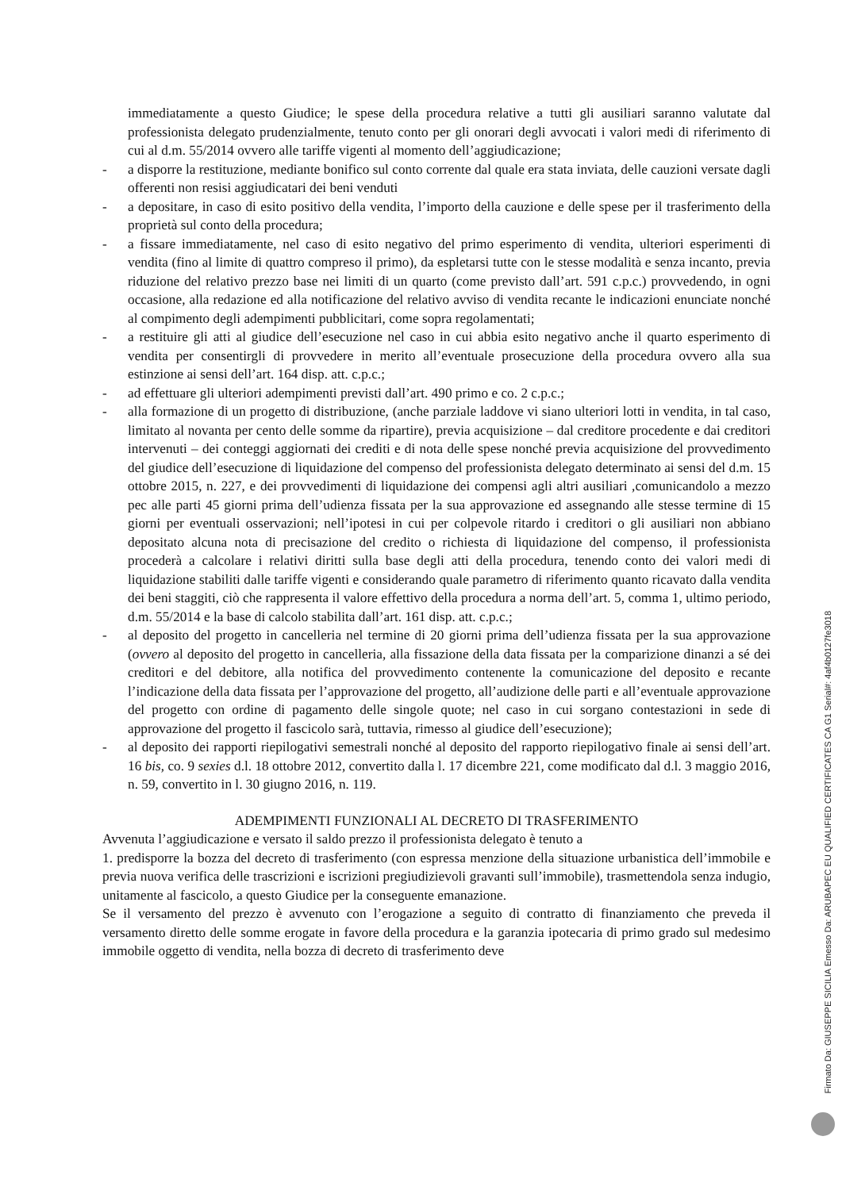immediatamente a questo Giudice; le spese della procedura relative a tutti gli ausiliari saranno valutate dal professionista delegato prudenzialmente, tenuto conto per gli onorari degli avvocati i valori medi di riferimento di cui al d.m. 55/2014 ovvero alle tariffe vigenti al momento dell’aggiudicazione;
- a disporre la restituzione, mediante bonifico sul conto corrente dal quale era stata inviata, delle cauzioni versate dagli offerenti non resisi aggiudicatari dei beni venduti
- a depositare, in caso di esito positivo della vendita, l’importo della cauzione e delle spese per il trasferimento della proprietà sul conto della procedura;
- a fissare immediatamente, nel caso di esito negativo del primo esperimento di vendita, ulteriori esperimenti di vendita (fino al limite di quattro compreso il primo), da espletarsi tutte con le stesse modalità e senza incanto, previa riduzione del relativo prezzo base nei limiti di un quarto (come previsto dall’art. 591 c.p.c.) provvedendo, in ogni occasione, alla redazione ed alla notificazione del relativo avviso di vendita recante le indicazioni enunciate nonché al compimento degli adempimenti pubblicitari, come sopra regolamentati;
- a restituire gli atti al giudice dell’esecuzione nel caso in cui abbia esito negativo anche il quarto esperimento di vendita per consentirgli di provvedere in merito all’eventuale prosecuzione della procedura ovvero alla sua estinzione ai sensi dell’art. 164 disp. att. c.p.c.;
- ad effettuare gli ulteriori adempimenti previsti dall’art. 490 primo e co. 2 c.p.c.;
- alla formazione di un progetto di distribuzione, (anche parziale laddove vi siano ulteriori lotti in vendita, in tal caso, limitato al novanta per cento delle somme da ripartire), previa acquisizione – dal creditore procedente e dai creditori intervenuti – dei conteggi aggiornati dei crediti e di nota delle spese nonché previa acquisizione del provvedimento del giudice dell’esecuzione di liquidazione del compenso del professionista delegato determinato ai sensi del d.m. 15 ottobre 2015, n. 227, e dei provvedimenti di liquidazione dei compensi agli altri ausiliari ,comunicandolo a mezzo pec alle parti 45 giorni prima dell’udienza fissata per la sua approvazione ed assegnando alle stesse termine di 15 giorni per eventuali osservazioni; nell’ipotesi in cui per colpevole ritardo i creditori o gli ausiliari non abbiano depositato alcuna nota di precisazione del credito o richiesta di liquidazione del compenso, il professionista procederà a calcolare i relativi diritti sulla base degli atti della procedura, tenendo conto dei valori medi di liquidazione stabiliti dalle tariffe vigenti e considerando quale parametro di riferimento quanto ricavato dalla vendita dei beni staggiti, ciò che rappresenta il valore effettivo della procedura a norma dell’art. 5, comma 1, ultimo periodo, d.m. 55/2014 e la base di calcolo stabilita dall’art. 161 disp. att. c.p.c.;
- al deposito del progetto in cancelleria nel termine di 20 giorni prima dell’udienza fissata per la sua approvazione (ovvero al deposito del progetto in cancelleria, alla fissazione della data fissata per la comparizione dinanzi a sé dei creditori e del debitore, alla notifica del provvedimento contenente la comunicazione del deposito e recante l’indicazione della data fissata per l’approvazione del progetto, all’audizione delle parti e all’eventuale approvazione del progetto con ordine di pagamento delle singole quote; nel caso in cui sorgano contestazioni in sede di approvazione del progetto il fascicolo sarà, tuttavia, rimesso al giudice dell’esecuzione);
- al deposito dei rapporti riepilogativi semestrali nonché al deposito del rapporto riepilogativo finale ai sensi dell’art. 16 bis, co. 9 sexies d.l. 18 ottobre 2012, convertito dalla l. 17 dicembre 221, come modificato dal d.l. 3 maggio 2016, n. 59, convertito in l. 30 giugno 2016, n. 119.
ADEMPIMENTI FUNZIONALI AL DECRETO DI TRASFERIMENTO
Avvenuta l’aggiudicazione e versato il saldo prezzo il professionista delegato è tenuto a
1. predisporre la bozza del decreto di trasferimento (con espressa menzione della situazione urbanistica dell’immobile e previa nuova verifica delle trascrizioni e iscrizioni pregiudizievoli gravanti sull’immobile), trasmettendola senza indugio, unitamente al fascicolo, a questo Giudice per la conseguente emanazione.
Se il versamento del prezzo è avvenuto con l’erogazione a seguito di contratto di finanziamento che preveda il versamento diretto delle somme erogate in favore della procedura e la garanzia ipotecaria di primo grado sul medesimo immobile oggetto di vendita, nella bozza di decreto di trasferimento deve
Firmato Da: GIUSEPPE SICILIA Emesso Da: ARUBAPEC EU QUALIFIED CERTIFICATES CA G1 Serial#: 4af4b0127fe3018